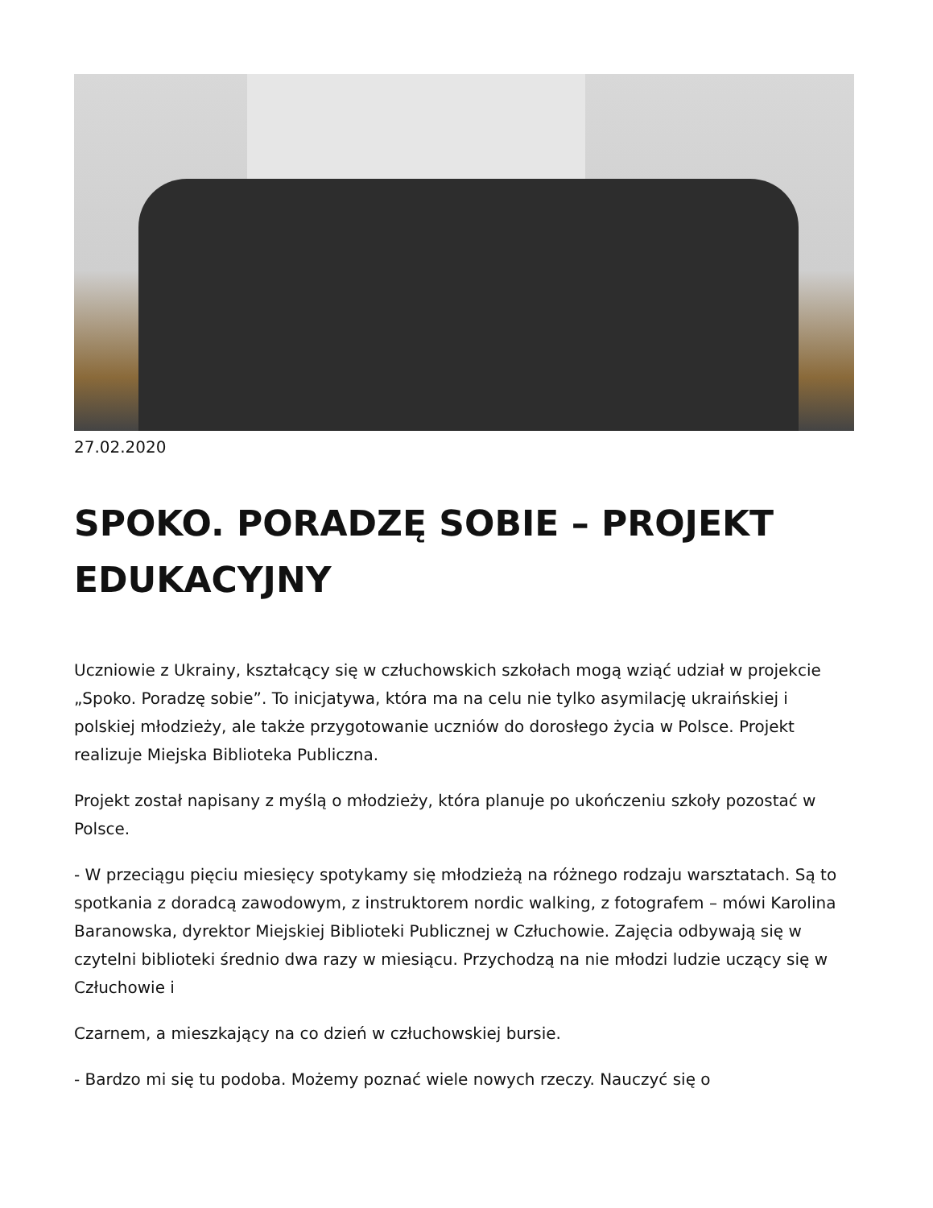27.02.2020
SPOKO. PORADZĘ SOBIE – PROJEKT EDUKACYJNY
Uczniowie z Ukrainy, kształcący się w człuchowskich szkołach mogą wziąć udział w projekcie „Spoko. Poradzę sobie”. To inicjatywa, która ma na celu nie tylko asymilację ukraińskiej i polskiej młodzieży, ale także przygotowanie uczniów do dorosłego życia w Polsce. Projekt realizuje Miejska Biblioteka Publiczna.
Projekt został napisany z myślą o młodzieży, która planuje po ukończeniu szkoły pozostać w Polsce.
- W przeciągu pięciu miesięcy spotykamy się młodzieżą na różnego rodzaju warsztatach. Są to spotkania z doradcą zawodowym, z instruktorem nordic walking, z fotografem – mówi Karolina Baranowska, dyrektor Miejskiej Biblioteki Publicznej w Człuchowie. Zajęcia odbywają się w czytelni biblioteki średnio dwa razy w miesiącu. Przychodzą na nie młodzi ludzie uczący się w Człuchowie i
Czarnem, a mieszkający na co dzień w człuchowskiej bursie.
- Bardzo mi się tu podoba. Możemy poznać wiele nowych rzeczy. Nauczyć się o